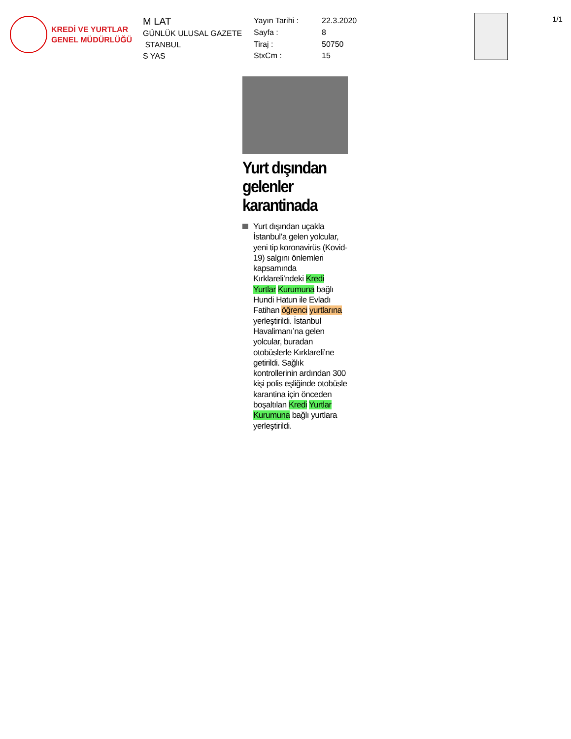KREDİ VE YURTLAR
GENEL MÜDÜRLÜĞÜ
M LAT
GÜNLÜK ULUSAL GAZETE
STANBUL
S YAS
Yayın Tarihi :
22.3.2020
Sayfa :
8
Tiraj :
50750
StxCm :
15
1/1
Yurt dışından gelenler karantinada
Yurt dışından uçakla İstanbul’a gelen yolcular, yeni tip koronavirüs (Kovid-19) salgını önlemleri kapsamında Kırklareli’ndeki Kredi Yurtlar Kurumuna bağlı Hundi Hatun ile Evladı Fatihan öğrenci yurtlarına yerleştirildi. İstanbul Havalimanı’na gelen yolcular, buradan otobüslerle Kırklareli’ne getirildi. Sağlık kontrollerinin ardından 300 kişi polis eşliğinde otobüsle karantina için önceden boşaltılan Kredi Yurtlar Kurumuna bağlı yurtlara yerleştirildi.